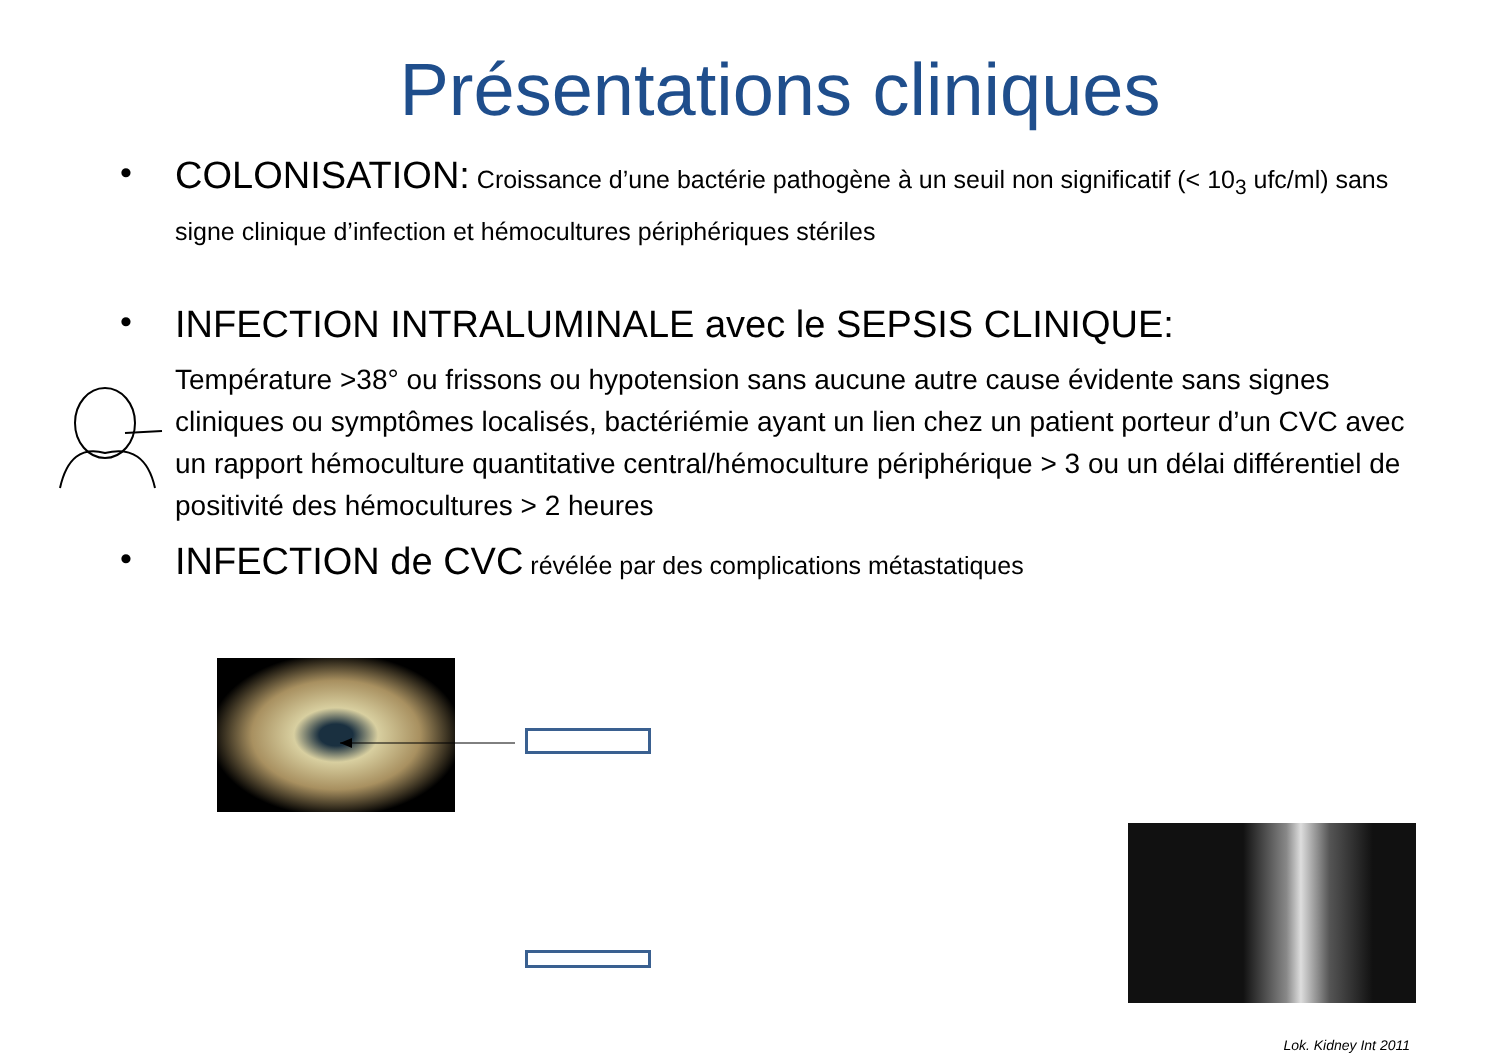Présentations cliniques
•
COLONISATION: Croissance d’une bactérie pathogène à un seuil non significatif (< 10<sub>3</sub> ufc/ml) sans signe clinique d’infection et hémocultures périphériques stériles
•
INFECTION INTRALUMINALE avec le SEPSIS CLINIQUE:
Température >38° ou frissons ou hypotension sans aucune autre cause évidente sans signes cliniques ou symptômes localisés, bactériémie ayant un lien chez un patient porteur d’un CVC avec un rapport hémoculture quantitative central/hémoculture périphérique > 3 ou un délai différentiel de positivité des hémocultures > 2 heures
•
INFECTION de CVC révélée par des complications métastatiques
Lok. Kidney Int 2011